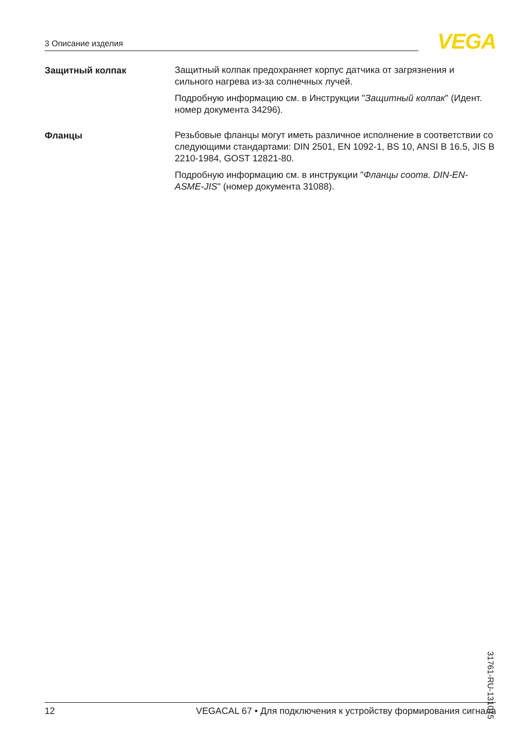3 Описание изделия VEGA
Защитный колпак
Защитный колпак предохраняет корпус датчика от загрязнения и сильного нагрева из-за солнечных лучей.
Подробную информацию см. в Инструкции "Защитный колпак" (Идент. номер документа 34296).
Фланцы
Резьбовые фланцы могут иметь различное исполнение в соответствии со следующими стандартами: DIN 2501, EN 1092-1, BS 10, ANSI B 16.5, JIS B 2210-1984, GOST 12821-80.
Подробную информацию см. в инструкции "Фланцы соотв. DIN-EN-ASME-JIS" (номер документа 31088).
31761-RU-131015
12 VEGACAL 67 • Для подключения к устройству формирования сигнала